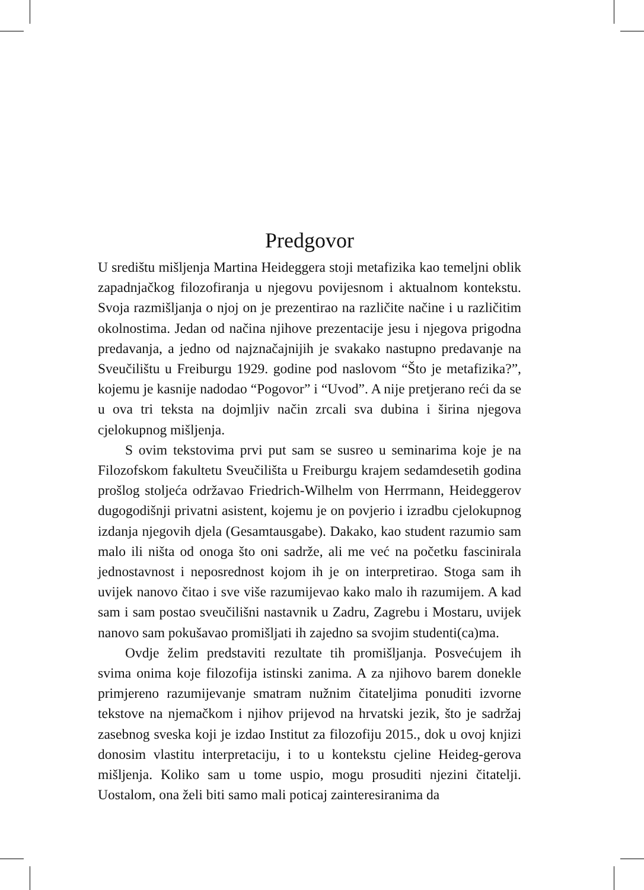Predgovor
U središtu mišljenja Martina Heideggera stoji metafizika kao temeljni oblik zapadnjačkog filozofiranja u njegovu povijesnom i aktualnom kontekstu. Svoja razmišljanja o njoj on je prezentirao na različite načine i u različitim okolnostima. Jedan od načina njihove prezentacije jesu i njegova prigodna predavanja, a jedno od najznačajnijih je svakako nastupno predavanje na Sveučilištu u Freiburgu 1929. godine pod naslovom “Što je metafizika?”, kojemu je kasnije nadodao “Pogovor” i “Uvod”. A nije pretjerano reći da se u ova tri teksta na dojmljiv način zrcali sva dubina i širina njegova cjelokupnog mišljenja.
S ovim tekstovima prvi put sam se susreo u seminarima koje je na Filozofskom fakultetu Sveučilišta u Freiburgu krajem sedamdesetih godina prošlog stoljeća održavao Friedrich-Wilhelm von Herrmann, Heideggerov dugogodišnji privatni asistent, kojemu je on povjerio i izradbu cjelokupnog izdanja njegovih djela (Gesamtausgabe). Dakako, kao student razumio sam malo ili ništa od onoga što oni sadrže, ali me već na početku fascinirala jednostavnost i neposrednost kojom ih je on interpretirao. Stoga sam ih uvijek nanovo čitao i sve više razumijevao kako malo ih razumijem. A kad sam i sam postao sveučilišni nastavnik u Zadru, Zagrebu i Mostaru, uvijek nanovo sam pokušavao promišljati ih zajedno sa svojim studenti(ca)ma.
Ovdje želim predstaviti rezultate tih promišljanja. Posvećujem ih svima onima koje filozofija istinski zanima. A za njihovo barem donekle primjereno razumijevanje smatram nužnim čitateljima ponuditi izvorne tekstove na njemačkom i njihov prijevod na hrvatski jezik, što je sadržaj zasebnog sveska koji je izdao Institut za filozofiju 2015., dok u ovoj knjizi donosim vlastitu interpretaciju, i to u kontekstu cjeline Heideg-gerova mišljenja. Koliko sam u tome uspio, mogu prosuditi njezini čitatelji. Uostalom, ona želi biti samo mali poticaj zainteresiranima da